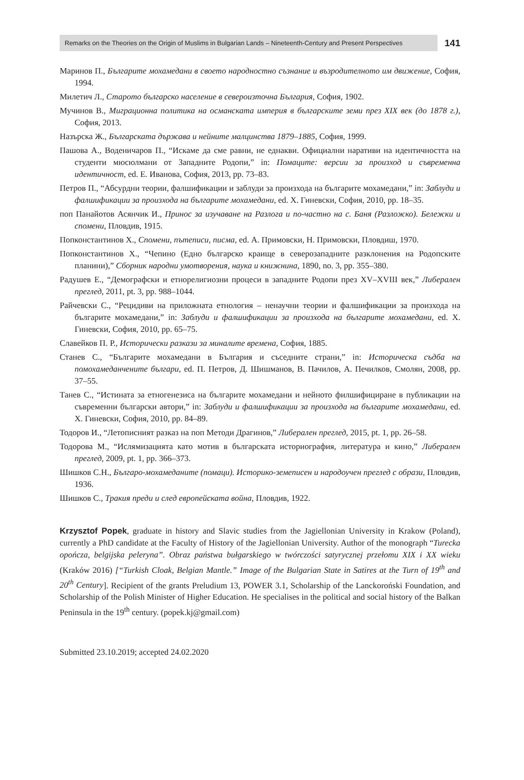Remarks on the Theories on the Origin of Muslims in Bulgarian Lands – Nineteenth-Century and Present Perspectives
141
Маринов П., Българите мохамедани в своето народностно съзнание и възродителното им движение, София, 1994.
Милетич Л., Старото българско население в североизточна България, София, 1902.
Мучинов В., Миграционна политика на османската империя в българските земи през XIX век (до 1878 г.), София, 2013.
Назърска Ж., Българската държава и нейните малцинства 1879–1885, София, 1999.
Пашова А., Воденичаров П., “Искаме да сме равни, не еднакви. Официални наративи на идентичността на студенти мюсюлмани от Западните Родопи,” in: Помаците: версии за произход и съвременна идентичност, ed. Е. Иванова, София, 2013, pp. 73–83.
Петров П., “Абсурдни теории, фалшификации и заблуди за произхода на българите мохамедани,” in: Заблуди и фалшификации за произхода на българите мохамедани, ed. Х. Гиневски, София, 2010, pp. 18–35.
поп Панайотов Асянчик И., Принос за изучаване на Разлога и по-частно на с. Баня (Разложко). Бележки и спомени, Пловдив, 1915.
Попконстантинов Х., Спомени, пътеписи, писма, ed. А. Примовски, Н. Примовски, Пловдиш, 1970.
Попконстантинов Х., “Чепино (Едно българско краище в северозападните разклонения на Родопските планини),” Сборник народни умотворения, наука и книжнина, 1890, no. 3, pp. 355–380.
Радушев Е., “Демографски и етнорелигиозни процеси в западните Родопи през XV–XVIII век,” Либерален преглед, 2011, pt. 3, pp. 988–1044.
Райчевски С., “Рецидиви на приложната етнология – ненаучни теории и фалшификации за произхода на българите мохамедани,” in: Заблуди и фалшификации за произхода на българите мохамедани, ed. Х. Гиневски, София, 2010, pp. 65–75.
Славейков П. Р., Исторически разкази за миналите времена, София, 1885.
Станев С., “Българите мохамедани в България и съседните страни,” in: Историческа съдба на помохамеданчените българи, ed. П. Петров, Д. Шишманов, В. Пачилов, А. Печилков, Смолян, 2008, pp. 37–55.
Танев С., “Истината за етногенезиса на българите мохамедани и нейното филшифициране в публикации на съвременни български автори,” in: Заблуди и фалшификации за произхода на българите мохамедани, ed. Х. Гиневски, София, 2010, pp. 84–89.
Тодоров И., “Летописният разказ на поп Методи Драгинов,” Либерален преглед, 2015, pt. 1, pp. 26–58.
Тодорова М., “Ислямизацията като мотив в българската историография, литература и кино,” Либерален преглед, 2009, pt. 1, pp. 366–373.
Шишков С.Н., Българо-мохамеданите (помаци). Историко-земеписен и народоучен преглед с образи, Пловдив, 1936.
Шишков С., Тракия преди и след европейската война, Пловдив, 1922.
Krzysztof Popek, graduate in history and Slavic studies from the Jagiellonian University in Krakow (Poland), currently a PhD candidate at the Faculty of History of the Jagiellonian University. Author of the monograph “Turecka opończa, belgijska peleryna”. Obraz państwa bułgarskiego w twórczości satyrycznej przełomu XIX i XX wieku (Kraków 2016) [“Turkish Cloak, Belgian Mantle.” Image of the Bulgarian State in Satires at the Turn of 19<sup>th</sup> and 20<sup>th</sup> Century]. Recipient of the grants Preludium 13, POWER 3.1, Scholarship of the Lanckoroński Foundation, and Scholarship of the Polish Minister of Higher Education. He specialises in the political and social history of the Balkan Peninsula in the 19<sup>th</sup> century. (popek.kj@gmail.com)
Submitted 23.10.2019; accepted 24.02.2020